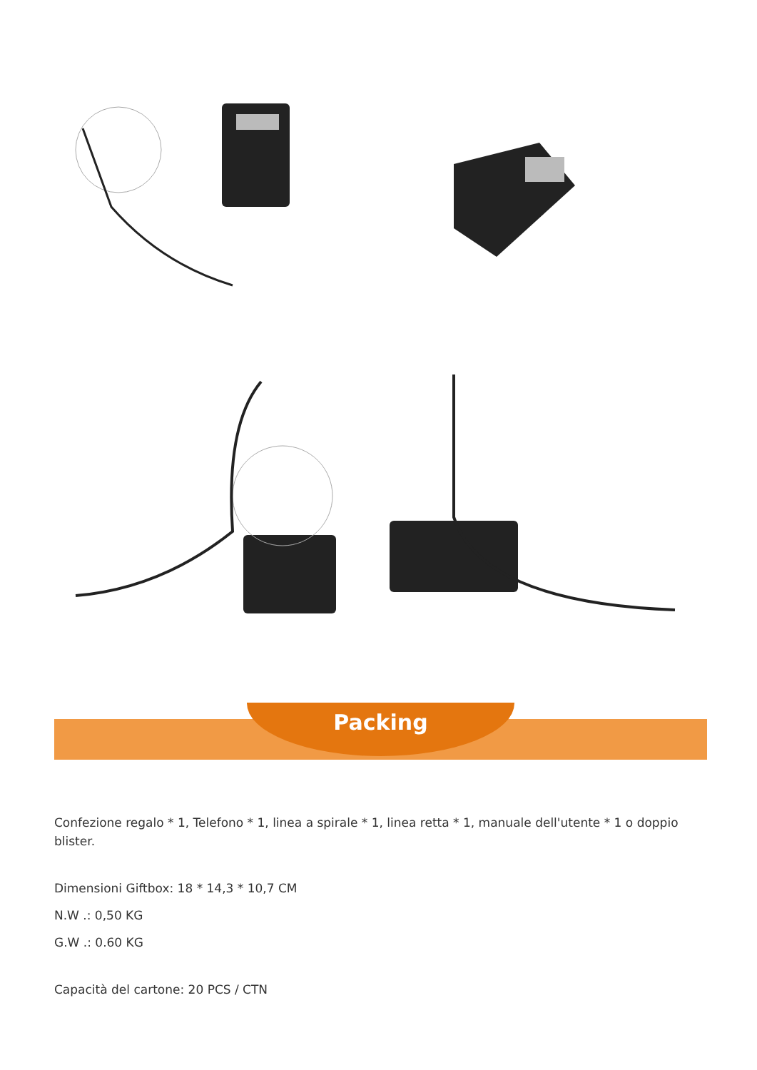Packing
Confezione regalo * 1, Telefono * 1, linea a spirale * 1, linea retta * 1, manuale dell'utente * 1 o doppio blister.
Dimensioni Giftbox: 18 * 14,3 * 10,7 CM
N.W .: 0,50 KG
G.W .: 0.60 KG
Capacità del cartone: 20 PCS / CTN